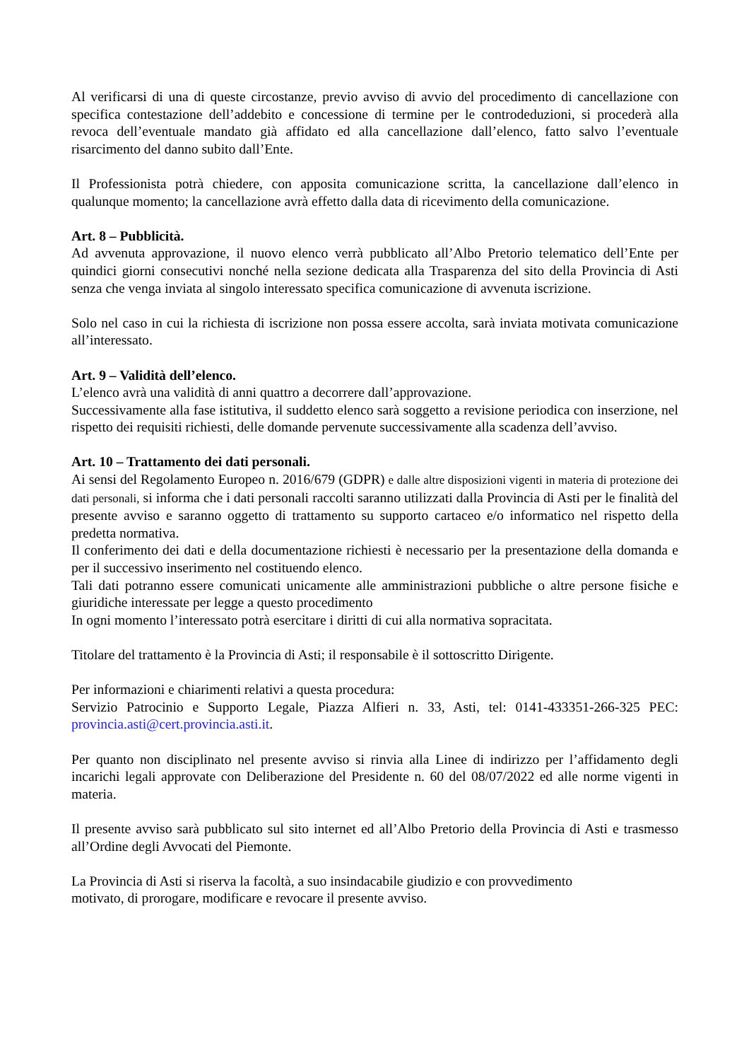Al verificarsi di una di queste circostanze, previo avviso di avvio del procedimento di cancellazione con specifica contestazione dell’addebito e concessione di termine per le controdeduzioni, si procederà alla revoca dell’eventuale mandato già affidato ed alla cancellazione dall’elenco, fatto salvo l’eventuale risarcimento del danno subito dall’Ente.
Il Professionista potrà chiedere, con apposita comunicazione scritta, la cancellazione dall’elenco in qualunque momento; la cancellazione avrà effetto dalla data di ricevimento della comunicazione.
Art. 8 – Pubblicità.
Ad avvenuta approvazione, il nuovo elenco verrà pubblicato all’Albo Pretorio telematico dell’Ente per quindici giorni consecutivi nonché nella sezione dedicata alla Trasparenza del sito della Provincia di Asti senza che venga inviata al singolo interessato specifica comunicazione di avvenuta iscrizione.
Solo nel caso in cui la richiesta di iscrizione non possa essere accolta, sarà inviata motivata comunicazione all’interessato.
Art. 9 – Validità dell’elenco.
L’elenco avrà una validità di anni quattro a decorrere dall’approvazione.
Successivamente alla fase istitutiva, il suddetto elenco sarà soggetto a revisione periodica con inserzione, nel rispetto dei requisiti richiesti, delle domande pervenute successivamente alla scadenza dell’avviso.
Art. 10 – Trattamento dei dati personali.
Ai sensi del Regolamento Europeo n. 2016/679 (GDPR) e dalle altre disposizioni vigenti in materia di protezione dei dati personali, si informa che i dati personali raccolti saranno utilizzati dalla Provincia di Asti per le finalità del presente avviso e saranno oggetto di trattamento su supporto cartaceo e/o informatico nel rispetto della predetta normativa.
Il conferimento dei dati e della documentazione richiesti è necessario per la presentazione della domanda e per il successivo inserimento nel costituendo elenco.
Tali dati potranno essere comunicati unicamente alle amministrazioni pubbliche o altre persone fisiche e giuridiche interessate per legge a questo procedimento
In ogni momento l’interessato potrà esercitare i diritti di cui alla normativa sopracitata.
Titolare del trattamento è la Provincia di Asti; il responsabile è il sottoscritto Dirigente.
Per informazioni e chiarimenti relativi a questa procedura:
Servizio Patrocinio e Supporto Legale, Piazza Alfieri n. 33, Asti, tel: 0141-433351-266-325 PEC: provincia.asti@cert.provincia.asti.it.
Per quanto non disciplinato nel presente avviso si rinvia alla Linee di indirizzo per l’affidamento degli incarichi legali approvate con Deliberazione del Presidente n. 60 del 08/07/2022 ed alle norme vigenti in materia.
Il presente avviso sarà pubblicato sul sito internet ed all’Albo Pretorio della Provincia di Asti e trasmesso all’Ordine degli Avvocati del Piemonte.
La Provincia di Asti si riserva la facoltà, a suo insindacabile giudizio e con provvedimento
motivato, di prorogare, modificare e revocare il presente avviso.